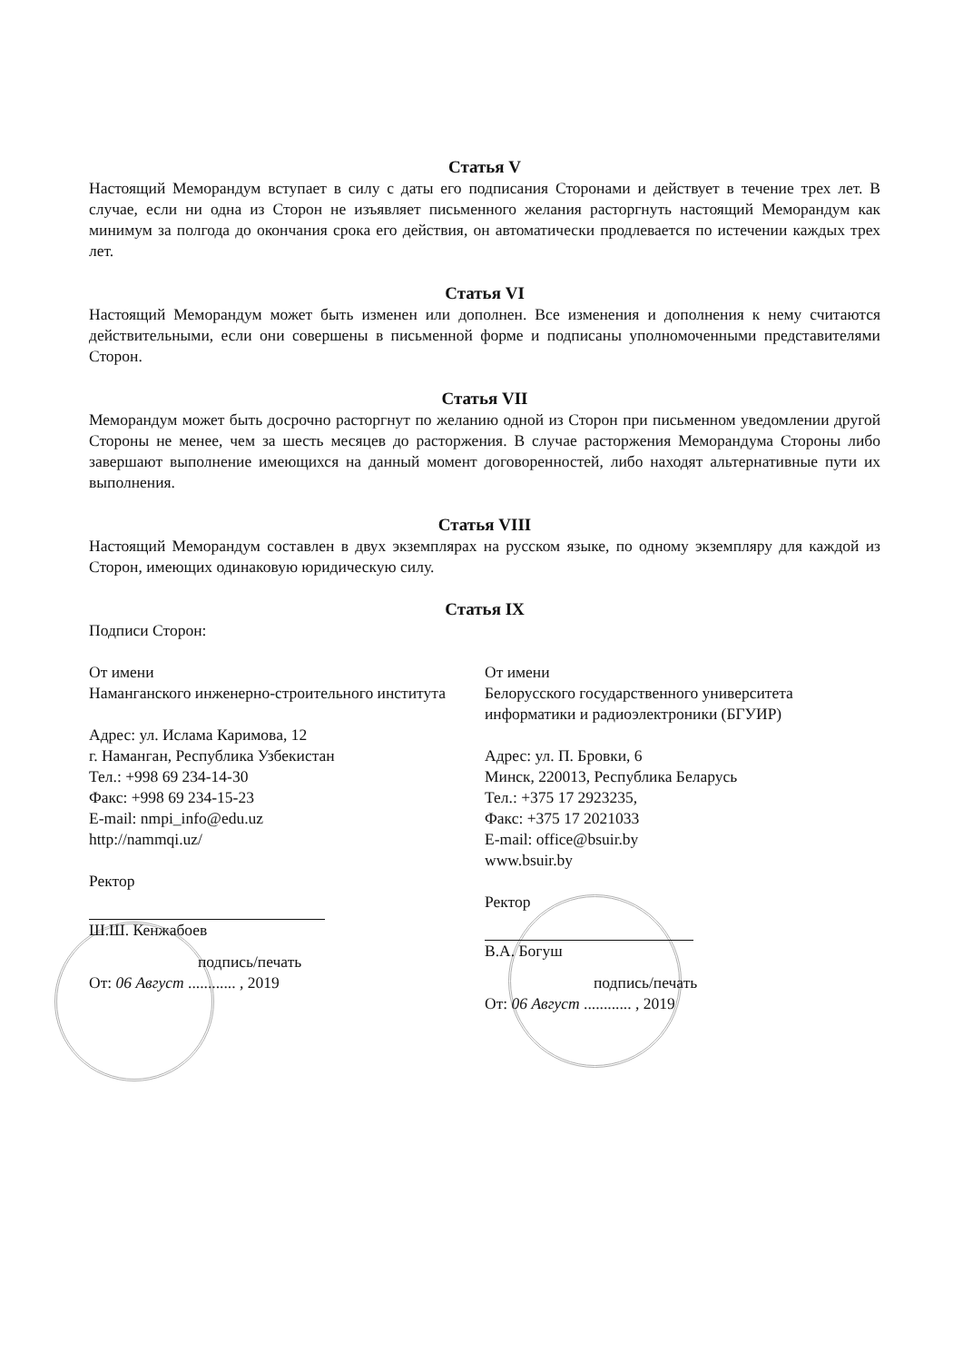Статья V
Настоящий Меморандум вступает в силу с даты его подписания Сторонами и действует в течение трех лет. В случае, если ни одна из Сторон не изъявляет письменного желания расторгнуть настоящий Меморандум как минимум за полгода до окончания срока его действия, он автоматически продлевается по истечении каждых трех лет.
Статья VI
Настоящий Меморандум может быть изменен или дополнен. Все изменения и дополнения к нему считаются действительными, если они совершены в письменной форме и подписаны уполномоченными представителями Сторон.
Статья VII
Меморандум может быть досрочно расторгнут по желанию одной из Сторон при письменном уведомлении другой Стороны не менее, чем за шесть месяцев до расторжения. В случае расторжения Меморандума Стороны либо завершают выполнение имеющихся на данный момент договоренностей, либо находят альтернативные пути их выполнения.
Статья VIII
Настоящий Меморандум составлен в двух экземплярах на русском языке, по одному экземпляру для каждой из Сторон, имеющих одинаковую юридическую силу.
Статья IX
Подписи Сторон:
От имени
Наманганского инженерно-строительного института
Адрес: ул. Ислама Каримова, 12
г. Наманган, Республика Узбекистан
Тел.: +998 69 234-14-30
Факс: +998 69 234-15-23
E-mail: nmpi_info@edu.uz
http://nammqi.uz/
Ректор
Ш.Ш. Кенжабоев
подпись/печать
От: 06 Август ............ , 2019
От имени
Белорусского государственного университета информатики и радиоэлектроники (БГУИР)
Адрес: ул. П. Бровки, 6
Минск, 220013, Республика Беларусь
Тел.: +375 17 2923235,
Факс: +375 17 2021033
E-mail: office@bsuir.by
www.bsuir.by
Ректор
В.А. Богуш
подпись/печать
От: 06 Август ............ , 2019